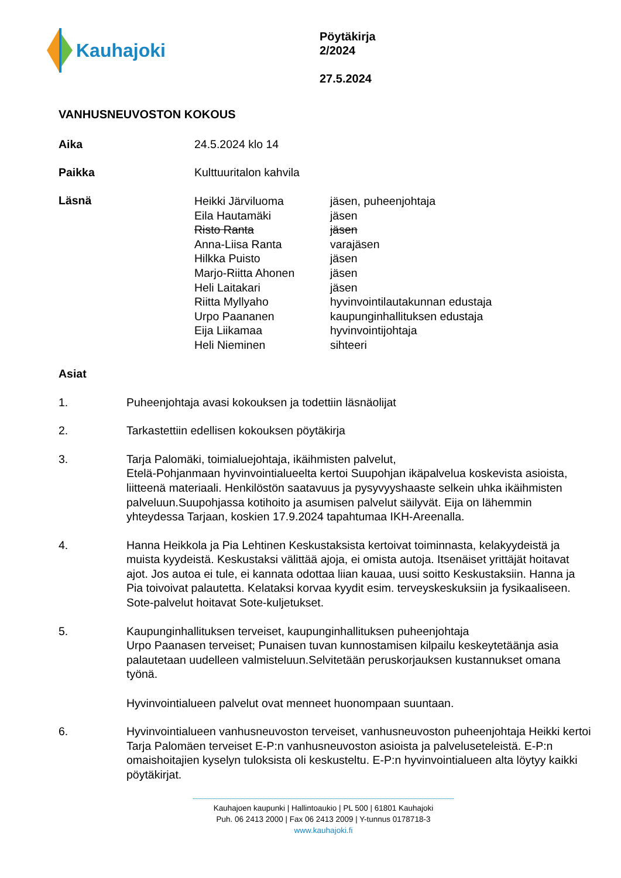Kauhajoki
Pöytäkirja
2/2024
27.5.2024
VANHUSNEUVOSTON KOKOUS
Aika 24.5.2024 klo 14
Paikka Kulttuuritalon kahvila
Läsnä
| Heikki Järviluoma | jäsen, puheenjohtaja |
| Eila Hautamäki | jäsen |
| Risto Ranta | jäsen |
| Anna-Liisa Ranta | varajäsen |
| Hilkka Puisto | jäsen |
| Marjo-Riitta Ahonen | jäsen |
| Heli Laitakari | jäsen |
| Riitta Myllyaho | hyvinvointilautakunnan edustaja |
| Urpo Paananen | kaupunginhallituksen edustaja |
| Eija Liikamaa | hyvinvointijohtaja |
| Heli Nieminen | sihteeri |
Asiat
1. Puheenjohtaja avasi kokouksen ja todettiin läsnäolijat
2. Tarkastettiin edellisen kokouksen pöytäkirja
3. Tarja Palomäki, toimialuejohtaja, ikäihmisten palvelut,
Etelä-Pohjanmaan hyvinvointialueelta kertoi Suupohjan ikäpalvelua koskevista asioista, liitteenä materiaali. Henkilöstön saatavuus ja pysyvyyshaaste selkein uhka ikäihmisten palveluun.Suupohjassa kotihoito ja asumisen palvelut säilyvät. Eija on lähemmin yhteydessa Tarjaan, koskien 17.9.2024 tapahtumaa IKH-Areenalla.
4. Hanna Heikkola ja Pia Lehtinen Keskustaksista kertoivat toiminnasta, kelakyydeistä ja muista kyydeistä. Keskustaksi välittää ajoja, ei omista autoja. Itsenäiset yrittäjät hoitavat ajot. Jos autoa ei tule, ei kannata odottaa liian kauaa, uusi soitto Keskustaksiin. Hanna ja Pia toivoivat palautetta. Kelataksi korvaa kyydit esim. terveyskeskuksiin ja fysikaaliseen. Sote-palvelut hoitavat Sote-kuljetukset.
5. Kaupunginhallituksen terveiset, kaupunginhallituksen puheenjohtaja
Urpo Paanasen terveiset; Punaisen tuvan kunnostamisen kilpailu keskeytetäänja asia palautetaan uudelleen valmisteluun.Selvitetään peruskorjauksen kustannukset omana työnä.
Hyvinvointialueen palvelut ovat menneet huonompaan suuntaan.
6. Hyvinvointialueen vanhusneuvoston terveiset, vanhusneuvoston puheenjohtaja Heikki kertoi Tarja Palomäen terveiset E-P:n vanhusneuvoston asioista ja palveluseteleistä. E-P:n omaishoitajien kyselyn tuloksista oli keskusteltu. E-P:n hyvinvointialueen alta löytyy kaikki pöytäkirjat.
Kauhajoen kaupunki | Hallintoaukio | PL 500 | 61801 Kauhajoki
Puh. 06 2413 2000 | Fax 06 2413 2009 | Y-tunnus 0178718-3
www.kauhajoki.fi